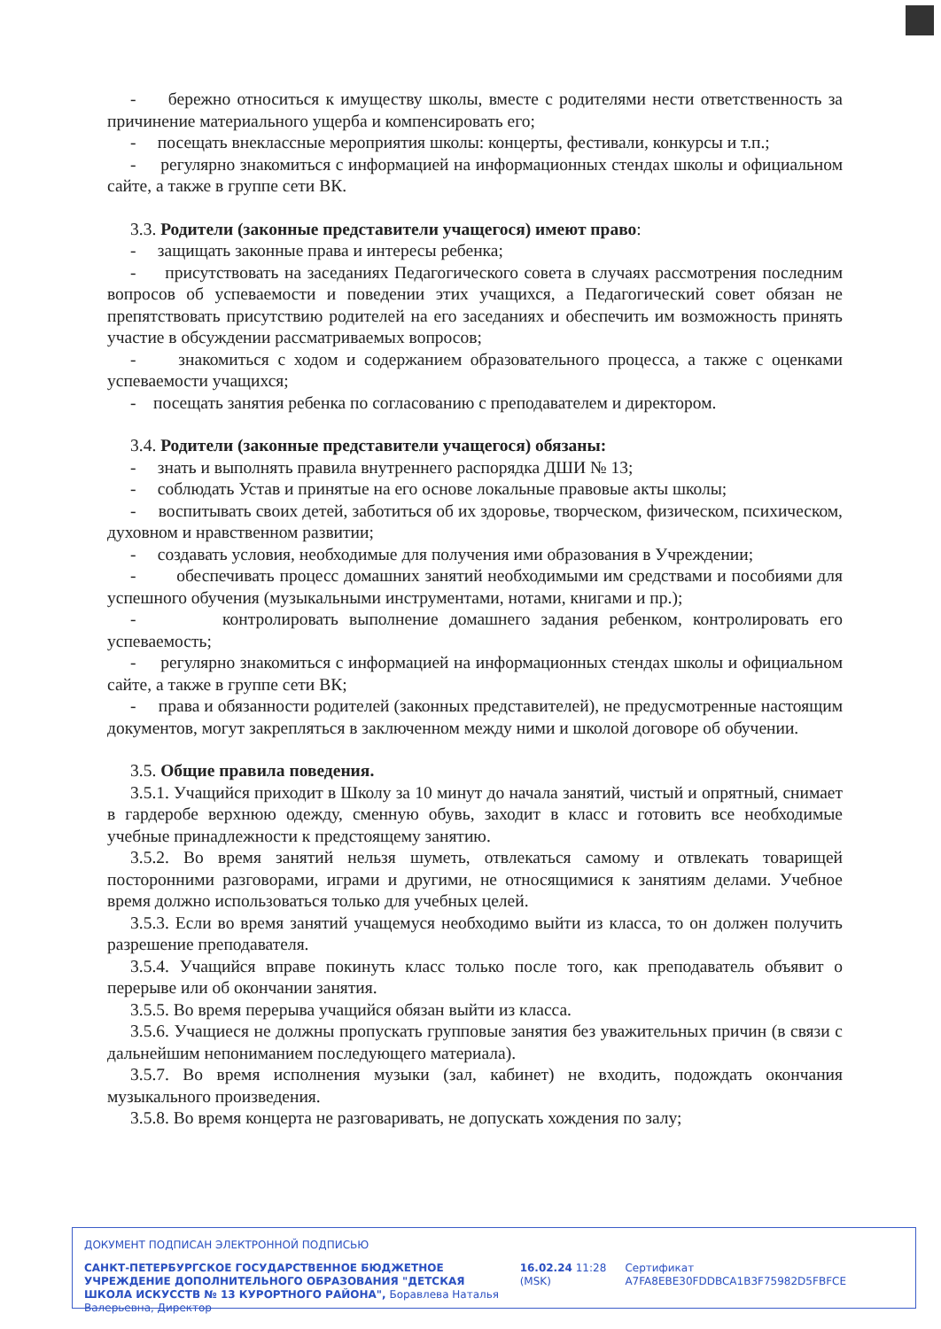- бережно относиться к имуществу школы, вместе с родителями нести ответственность за причинение материального ущерба и компенсировать его;
- посещать внеклассные мероприятия школы: концерты, фестивали, конкурсы и т.п.;
- регулярно знакомиться с информацией на информационных стендах школы и официальном сайте, а также в группе сети ВК.
3.3. Родители (законные представители учащегося) имеют право:
- защищать законные права и интересы ребенка;
- присутствовать на заседаниях Педагогического совета в случаях рассмотрения последним вопросов об успеваемости и поведении этих учащихся, а Педагогический совет обязан не препятствовать присутствию родителей на его заседаниях и обеспечить им возможность принять участие в обсуждении рассматриваемых вопросов;
- знакомиться с ходом и содержанием образовательного процесса, а также с оценками успеваемости учащихся;
- посещать занятия ребенка по согласованию с преподавателем и директором.
3.4. Родители (законные представители учащегося) обязаны:
- знать и выполнять правила внутреннего распорядка ДШИ № 13;
- соблюдать Устав и принятые на его основе локальные правовые акты школы;
- воспитывать своих детей, заботиться об их здоровье, творческом, физическом, психическом, духовном и нравственном развитии;
- создавать условия, необходимые для получения ими образования в Учреждении;
- обеспечивать процесс домашних занятий необходимыми им средствами и пособиями для успешного обучения (музыкальными инструментами, нотами, книгами и пр.);
- контролировать выполнение домашнего задания ребенком, контролировать его успеваемость;
- регулярно знакомиться с информацией на информационных стендах школы и официальном сайте, а также в группе сети ВК;
- права и обязанности родителей (законных представителей), не предусмотренные настоящим документов, могут закрепляться в заключенном между ними и школой договоре об обучении.
3.5. Общие правила поведения.
3.5.1. Учащийся приходит в Школу за 10 минут до начала занятий, чистый и опрятный, снимает в гардеробе верхнюю одежду, сменную обувь, заходит в класс и готовить все необходимые учебные принадлежности к предстоящему занятию.
3.5.2. Во время занятий нельзя шуметь, отвлекаться самому и отвлекать товарищей посторонними разговорами, играми и другими, не относящимися к занятиям делами. Учебное время должно использоваться только для учебных целей.
3.5.3. Если во время занятий учащемуся необходимо выйти из класса, то он должен получить разрешение преподавателя.
3.5.4. Учащийся вправе покинуть класс только после того, как преподаватель объявит о перерыве или об окончании занятия.
3.5.5. Во время перерыва учащийся обязан выйти из класса.
3.5.6. Учащиеся не должны пропускать групповые занятия без уважительных причин (в связи с дальнейшим непониманием последующего материала).
3.5.7. Во время исполнения музыки (зал, кабинет) не входить, подождать окончания музыкального произведения.
3.5.8. Во время концерта не разговаривать, не допускать хождения по залу;
ДОКУМЕНТ ПОДПИСАН ЭЛЕКТРОННОЙ ПОДПИСЬЮ
САНКТ-ПЕТЕРБУРГСКОЕ ГОСУДАРСТВЕННОЕ БЮДЖЕТНОЕ УЧРЕЖДЕНИЕ ДОПОЛНИТЕЛЬНОГО ОБРАЗОВАНИЯ "ДЕТСКАЯ ШКОЛА ИСКУССТВ № 13 КУРОРТНОГО РАЙОНА", Боравлева Наталья Валерьевна, Директор
16.02.24 11:28 (MSK)
Сертификат A7FA8EBE30FDDBCA1B3F75982D5FBFCE